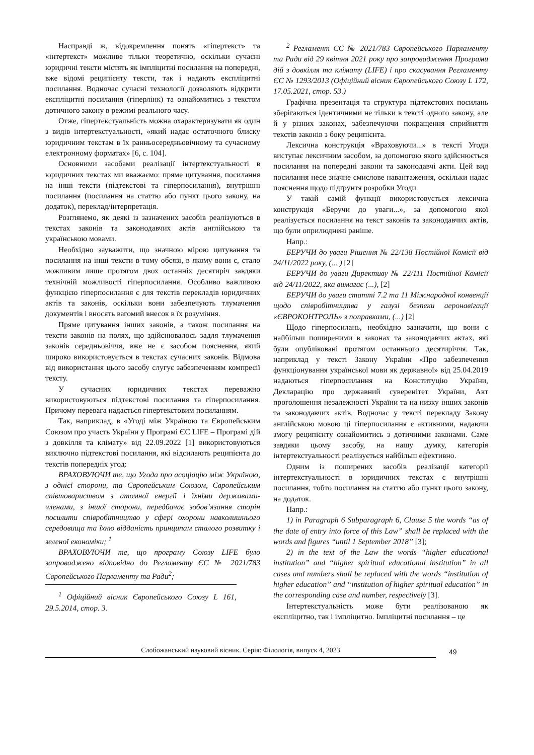Насправді ж, відокремлення понять «гіпертекст» та «інтертекст» можливе тільки теоретично, оскільки сучасні юридичні тексти містять як імпліцитні посилання на попередні, вже відомі реципієнту тексти, так і надають експліцитні посилання. Водночас сучасні технології дозволяють відкрити експліцитні посилання (гіперлінк) та ознайомитись з текстом дотичного закону в режимі реального часу.
Отже, гіпертекстуальність можна охарактеризувати як один з видів інтертекстуальності, «який надає остаточного блиску юридичним текстам в їх ранньосередньовічному та сучасному електронному форматах» [6, с. 104].
Основними засобами реалізації інтертекстуальності в юридичних текстах ми вважаємо: пряме цитування, посилання на інші тексти (підтекстові та гіперпосилання), внутрішні посилання (посилання на статтю або пункт цього закону, на додаток), переклад/інтерпретація.
Розглянемо, як деякі із зазначених засобів реалізуються в текстах законів та законодавчих актів англійською та українською мовами.
Необхідно зауважити, що значною мірою цитування та посилання на інші тексти в тому обсязі, в якому вони є, стало можливим лише протягом двох останніх десятиріч завдяки технічній можливості гіперпосилання. Особливо важливою функцією гіперпосилання є для текстів перекладів юридичних актів та законів, оскільки вони забезпечують тлумачення документів і вносять вагомий внесок в їх розуміння.
Пряме цитування інших законів, а також посилання на тексти законів на полях, що здійснювалось задля тлумачення законів середньовіччя, вже не є засобом пояснення, який широко використовується в текстах сучасних законів. Відмова від використання цього засобу слугує забезпеченням компресії тексту.
У сучасних юридичних текстах переважно використовуються підтекстові посилання та гіперпосилання. Причому перевага надається гіпертекстовим посиланням.
Так, наприклад, в «Угоді між Україною та Європейським Союзом про участь України у Програмі ЄС LIFE – Програмі дій з довкілля та клімату» від 22.09.2022 [1] використовуються виключно підтекстові посилання, які відсилають реципієнта до текстів попередніх угод:
ВРАХОВУЮЧИ те, що Угода про асоціацію між Україною, з однієї сторони, та Європейським Союзом, Європейським співтовариством з атомної енергії і їхніми державами-членами, з іншої сторони, передбачає зобов’язання сторін посилити співробітництво у сфері охорони навколишнього середовища та їхню відданість принципам сталого розвитку і зеленої економіки; <sup>1</sup>
ВРАХОВУЮЧИ те, що програму Союзу LIFE було запроваджено відповідно до Регламенту ЄС № 2021/783 Європейського Парламенту та Ради<sup>2</sup>;
<sup>1</sup> Офіційний вісник Європейського Союзу L 161, 29.5.2014, стор. 3.
<sup>2</sup> Регламент ЄС № 2021/783 Європейського Парламенту та Ради від 29 квітня 2021 року про запровадження Програми дій з довкілля та клімату (LIFE) і про скасування Регламенту ЄС № 1293/2013 (Офіційний вісник Європейського Союзу L 172, 17.05.2021, стор. 53.)
Графічна презентація та структура підтекстових посилань зберігаються ідентичними не тільки в тексті одного закону, але й у різних законах, забезпечуючи покращення сприйняття текстів законів з боку реципієнта.
Лексична конструкція «Враховуючи...» в тексті Угоди виступає лексичним засобом, за допомогою якого здійснюється посилання на попередні закони та законодавчі акти. Цей вид посилання несе значне смислове навантаження, оскільки надає пояснення щодо підґрунтя розробки Угоди.
У такій самій функції використовується лексична конструкція «Беручи до уваги...», за допомогою якої реалізується посилання на текст законів та законодавчих актів, що були оприлюднені раніше.
Напр.:
БЕРУЧИ до уваги Рішення № 22/138 Постійної Комісії від 24/11/2022 року, (... ) [2]
БЕРУЧИ до уваги Директиву № 22/111 Постійної Комісії від 24/11/2022, яка вимагає (...), [2]
БЕРУЧИ до уваги статті 7.2 та 11 Міжнародної конвенції щодо співробітництва у галузі безпеки аеронавігації «ЄВРОКОНТРОЛЬ» з поправками, (...) [2]
Щодо гіперпосилань, необхідно зазначити, що вони є найбільш поширеними в законах та законодавчих актах, які були опубліковані протягом останнього десятиріччя. Так, наприклад у тексті Закону України «Про забезпечення функціонування української мови як державної» від 25.04.2019 надаються гіперпосилання на Конституцію України, Декларацію про державний суверенітет України, Акт проголошення незалежності України та на низку інших законів та законодавчих актів. Водночас у тексті перекладу Закону англійською мовою ці гіперпосилання є активними, надаючи змогу реципієнту ознайомитись з дотичними законами. Саме завдяки цьому засобу, на нашу думку, категорія інтертекстуальності реалізується найбільш ефективно.
Одним із поширених засобів реалізації категорії інтертекстуальності в юридичних текстах є внутрішні посилання, тобто посилання на статтю або пункт цього закону, на додаток.
Напр.:
1) in Paragraph 6 Subparagraph 6, Clause 5 the words “as of the date of entry into force of this Law” shall be replaced with the words and figures “until 1 September 2018” [3];
2) in the text of the Law the words “higher educational institution” and “higher spiritual educational institution” in all cases and numbers shall be replaced with the words “institution of higher education” and “institution of higher spiritual education” in the corresponding case and number, respectively [3].
Інтертекстуальність може бути реалізованою як експліцитно, так і імпліцитно. Імпліцитні посилання – це
Слобожанський науковий вісник. Серія: Філологія, випуск 4, 2023
49